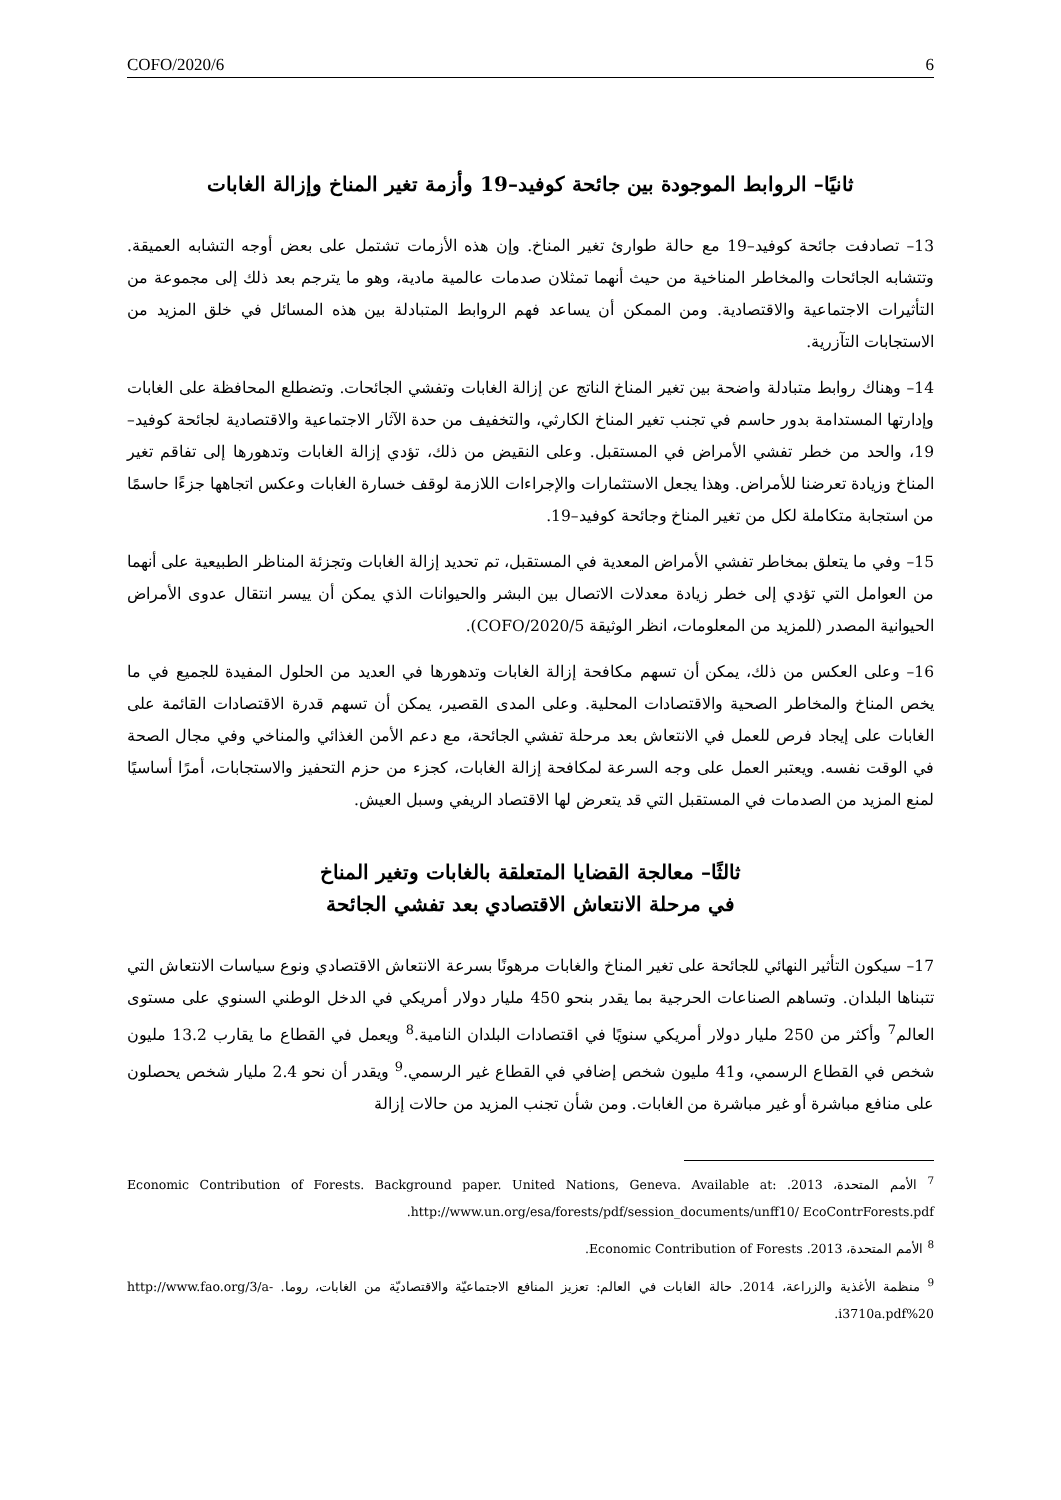COFO/2020/6 6
ثانيًا– الروابط الموجودة بين جائحة كوفيد–19 وأزمة تغير المناخ وإزالة الغابات
13– تصادفت جائحة كوفيد–19 مع حالة طوارئ تغير المناخ. وإن هذه الأزمات تشتمل على بعض أوجه التشابه العميقة. وتتشابه الجائحات والمخاطر المناخية من حيث أنهما تمثلان صدمات عالمية مادية، وهو ما يترجم بعد ذلك إلى مجموعة من التأثيرات الاجتماعية والاقتصادية. ومن الممكن أن يساعد فهم الروابط المتبادلة بين هذه المسائل في خلق المزيد من الاستجابات التآزرية.
14– وهناك روابط متبادلة واضحة بين تغير المناخ الناتج عن إزالة الغابات وتفشي الجائحات. وتضطلع المحافظة على الغابات وإدارتها المستدامة بدور حاسم في تجنب تغير المناخ الكارثي، والتخفيف من حدة الآثار الاجتماعية والاقتصادية لجائحة كوفيد–19، والحد من خطر تفشي الأمراض في المستقبل. وعلى النقيض من ذلك، تؤدي إزالة الغابات وتدهورها إلى تفاقم تغير المناخ وزيادة تعرضنا للأمراض. وهذا يجعل الاستثمارات والإجراءات اللازمة لوقف خسارة الغابات وعكس اتجاهها جزءًا حاسمًا من استجابة متكاملة لكل من تغير المناخ وجائحة كوفيد–19.
15– وفي ما يتعلق بمخاطر تفشي الأمراض المعدية في المستقبل، تم تحديد إزالة الغابات وتجزئة المناظر الطبيعية على أنهما من العوامل التي تؤدي إلى خطر زيادة معدلات الاتصال بين البشر والحيوانات الذي يمكن أن ييسر انتقال عدوى الأمراض الحيوانية المصدر (للمزيد من المعلومات، انظر الوثيقة COFO/2020/5).
16– وعلى العكس من ذلك، يمكن أن تسهم مكافحة إزالة الغابات وتدهورها في العديد من الحلول المفيدة للجميع في ما يخص المناخ والمخاطر الصحية والاقتصادات المحلية. وعلى المدى القصير، يمكن أن تسهم قدرة الاقتصادات القائمة على الغابات على إيجاد فرص للعمل في الانتعاش بعد مرحلة تفشي الجائحة، مع دعم الأمن الغذائي والمناخي وفي مجال الصحة في الوقت نفسه. ويعتبر العمل على وجه السرعة لمكافحة إزالة الغابات، كجزء من حزم التحفيز والاستجابات، أمرًا أساسيًا لمنع المزيد من الصدمات في المستقبل التي قد يتعرض لها الاقتصاد الريفي وسبل العيش.
ثالثًا– معالجة القضايا المتعلقة بالغابات وتغير المناخ
في مرحلة الانتعاش الاقتصادي بعد تفشي الجائحة
17– سيكون التأثير النهائي للجائحة على تغير المناخ والغابات مرهونًا بسرعة الانتعاش الاقتصادي ونوع سياسات الانتعاش التي تتبناها البلدان. وتساهم الصناعات الحرجية بما يقدر بنحو 450 مليار دولار أمريكي في الدخل الوطني السنوي على مستوى العالم<sup>7</sup> وأكثر من 250 مليار دولار أمريكي سنويًا في اقتصادات البلدان النامية.<sup>8</sup> ويعمل في القطاع ما يقارب 13.2 مليون شخص في القطاع الرسمي، و41 مليون شخص إضافي في القطاع غير الرسمي.<sup>9</sup> ويقدر أن نحو 2.4 مليار شخص يحصلون على منافع مباشرة أو غير مباشرة من الغابات. ومن شأن تجنب المزيد من حالات إزالة
<sup>7</sup> الأمم المتحدة، 2013. Economic Contribution of Forests. Background paper. United Nations, Geneva. Available at: http://www.un.org/esa/forests/pdf/session_documents/unff10/ EcoContrForests.pdf.
<sup>8</sup> الأمم المتحدة، 2013. Economic Contribution of Forests.
<sup>9</sup> منظمة الأغذية والزراعة، 2014. حالة الغابات في العالم: تعزيز المنافع الاجتماعيّة والاقتصاديّة من الغابات، روما. http://www.fao.org/3/a-i3710a.pdf%20.